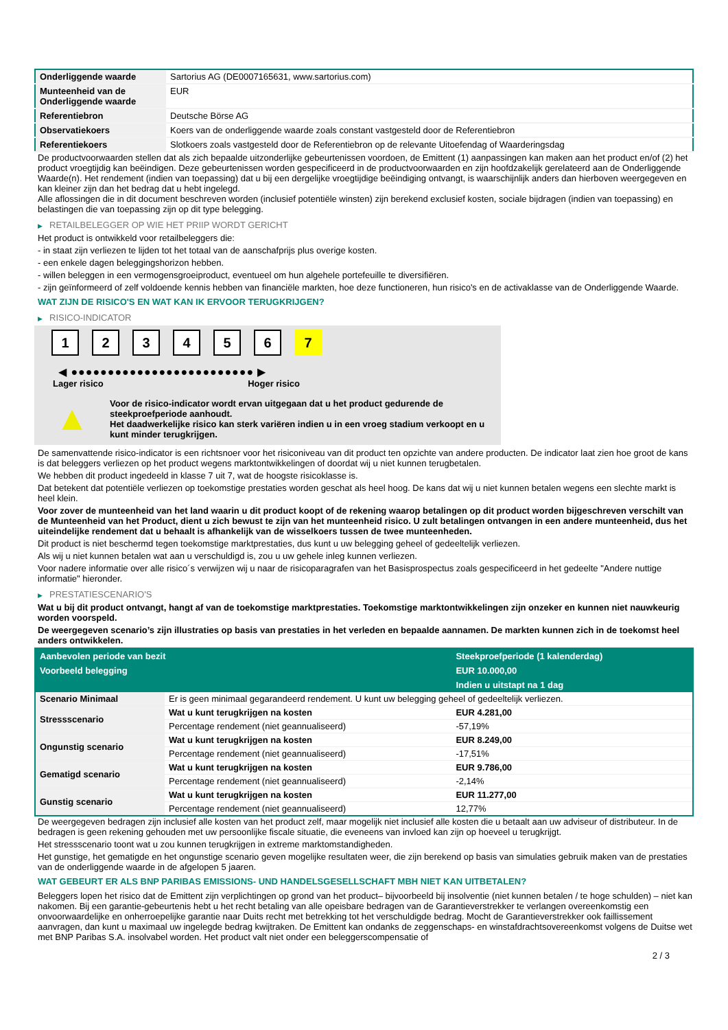| Onderliggende waarde | Sartorius AG (DE0007165631, www.sartorius.com) |
| Munteenheid van de Onderliggende waarde | EUR |
| Referentiebron | Deutsche Börse AG |
| Observatiekoers | Koers van de onderliggende waarde zoals constant vastgesteld door de Referentiebron |
| Referentiekoers | Slotkoers zoals vastgesteld door de Referentiebron op de relevante Uitoefendag of Waarderingsdag |
De productvoorwaarden stellen dat als zich bepaalde uitzonderlijke gebeurtenissen voordoen, de Emittent (1) aanpassingen kan maken aan het product en/of (2) het product vroegtijdig kan beëindigen. Deze gebeurtenissen worden gespecificeerd in de productvoorwaarden en zijn hoofdzakelijk gerelateerd aan de Onderliggende Waarde(n). Het rendement (indien van toepassing) dat u bij een dergelijke vroegtijdige beëindiging ontvangt, is waarschijnlijk anders dan hierboven weergegeven en kan kleiner zijn dan het bedrag dat u hebt ingelegd.
Alle aflossingen die in dit document beschreven worden (inclusief potentiële winsten) zijn berekend exclusief kosten, sociale bijdragen (indien van toepassing) en belastingen die van toepassing zijn op dit type belegging.
▶ RETAILBELEGGER OP WIE HET PRIIP WORDT GERICHT
Het product is ontwikkeld voor retailbeleggers die:
- in staat zijn verliezen te lijden tot het totaal van de aanschafprijs plus overige kosten.
- een enkele dagen beleggingshorizon hebben.
- willen beleggen in een vermogensgroeiproduct, eventueel om hun algehele portefeuille te diversifiëren.
- zijn geïnformeerd of zelf voldoende kennis hebben van financiële markten, hoe deze functioneren, hun risico's en de activaklasse van de Onderliggende Waarde.
WAT ZIJN DE RISICO'S EN WAT KAN IK ERVOOR TERUGKRIJGEN?
▶ RISICO-INDICATOR
1 2 3 4 5 6 7
◀ ●●●●●●●●●●●●●●●●●●●●●●●●● ▶
Lager risico Hoger risico
▲
Voor de risico-indicator wordt ervan uitgegaan dat u het product gedurende de steekproefperiode aanhoudt.
Het daadwerkelijke risico kan sterk variëren indien u in een vroeg stadium verkoopt en u kunt minder terugkrijgen.
De samenvattende risico-indicator is een richtsnoer voor het risiconiveau van dit product ten opzichte van andere producten. De indicator laat zien hoe groot de kans is dat beleggers verliezen op het product wegens marktontwikkelingen of doordat wij u niet kunnen terugbetalen.
We hebben dit product ingedeeld in klasse 7 uit 7, wat de hoogste risicoklasse is.
Dat betekent dat potentiële verliezen op toekomstige prestaties worden geschat als heel hoog. De kans dat wij u niet kunnen betalen wegens een slechte markt is heel klein.
Voor zover de munteenheid van het land waarin u dit product koopt of de rekening waarop betalingen op dit product worden bijgeschreven verschilt van de Munteenheid van het Product, dient u zich bewust te zijn van het munteenheid risico. U zult betalingen ontvangen in een andere munteenheid, dus het uiteindelijke rendement dat u behaalt is afhankelijk van de wisselkoers tussen de twee munteenheden.
Dit product is niet beschermd tegen toekomstige marktprestaties, dus kunt u uw belegging geheel of gedeeltelijk verliezen.
Als wij u niet kunnen betalen wat aan u verschuldigd is, zou u uw gehele inleg kunnen verliezen.
Voor nadere informatie over alle risico´s verwijzen wij u naar de risicoparagrafen van het Basisprospectus zoals gespecificeerd in het gedeelte "Andere nuttige informatie" hieronder.
▶ PRESTATIESCENARIO'S
Wat u bij dit product ontvangt, hangt af van de toekomstige marktprestaties. Toekomstige marktontwikkelingen zijn onzeker en kunnen niet nauwkeurig worden voorspeld.
De weergegeven scenario’s zijn illustraties op basis van prestaties in het verleden en bepaalde aannamen. De markten kunnen zich in de toekomst heel anders ontwikkelen.
| Aanbevolen periode van bezit | | Steekproefperiode (1 kalenderdag) |
| --- | --- | --- |
| Voorbeeld belegging | | EUR 10.000,00 |
| | | Indien u uitstapt na 1 dag |
| Scenario Minimaal | Er is geen minimaal gegarandeerd rendement. U kunt uw belegging geheel of gedeeltelijk verliezen. | |
| Stressscenario | Wat u kunt terugkrijgen na kosten | EUR 4.281,00 |
| | Percentage rendement (niet geannualiseerd) | -57,19% |
| Ongunstig scenario | Wat u kunt terugkrijgen na kosten | EUR 8.249,00 |
| | Percentage rendement (niet geannualiseerd) | -17,51% |
| Gematigd scenario | Wat u kunt terugkrijgen na kosten | EUR 9.786,00 |
| | Percentage rendement (niet geannualiseerd) | -2,14% |
| Gunstig scenario | Wat u kunt terugkrijgen na kosten | EUR 11.277,00 |
| | Percentage rendement (niet geannualiseerd) | 12,77% |
De weergegeven bedragen zijn inclusief alle kosten van het product zelf, maar mogelijk niet inclusief alle kosten die u betaalt aan uw adviseur of distributeur. In de bedragen is geen rekening gehouden met uw persoonlijke fiscale situatie, die eveneens van invloed kan zijn op hoeveel u terugkrijgt.
Het stressscenario toont wat u zou kunnen terugkrijgen in extreme marktomstandigheden.
Het gunstige, het gematigde en het ongunstige scenario geven mogelijke resultaten weer, die zijn berekend op basis van simulaties gebruik maken van de prestaties van de onderliggende waarde in de afgelopen 5 jaaren.
WAT GEBEURT ER ALS BNP PARIBAS EMISSIONS- UND HANDELSGESELLSCHAFT MBH NIET KAN UITBETALEN?
Beleggers lopen het risico dat de Emittent zijn verplichtingen op grond van het product– bijvoorbeeld bij insolventie (niet kunnen betalen / te hoge schulden) – niet kan nakomen. Bij een garantie-gebeurtenis hebt u het recht betaling van alle opeisbare bedragen van de Garantieverstrekker te verlangen overeenkomstig een onvoorwaardelijke en onherroepelijke garantie naar Duits recht met betrekking tot het verschuldigde bedrag. Mocht de Garantieverstrekker ook faillissement aanvragen, dan kunt u maximaal uw ingelegde bedrag kwijtraken. De Emittent kan ondanks de zeggenschaps- en winstafdrachtsovereenkomst volgens de Duitse wet met BNP Paribas S.A. insolvabel worden. Het product valt niet onder een beleggerscompensatie of
2 / 3